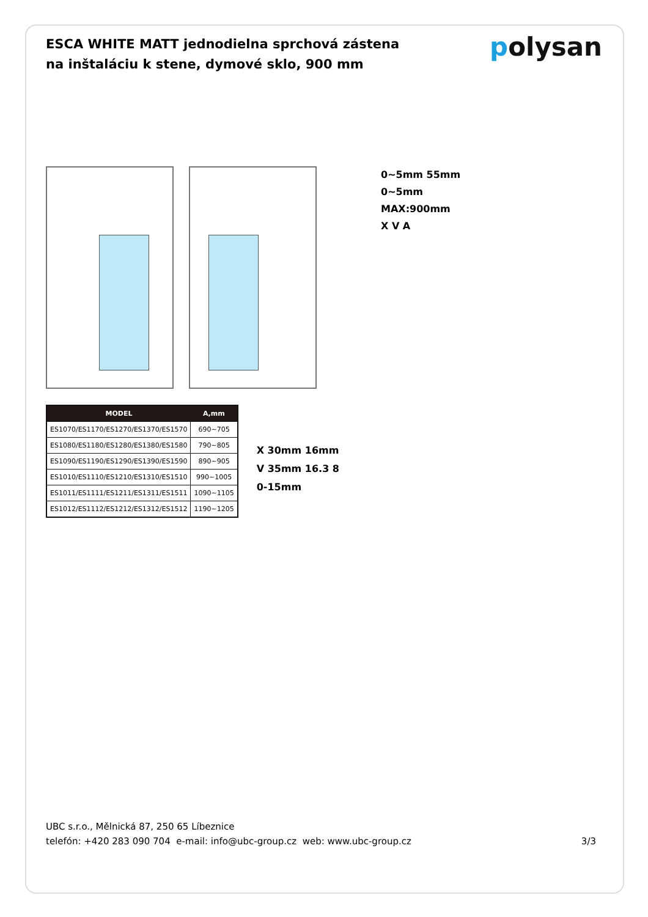ESCA WHITE MATT jednodielna sprchová zástena na inštaláciu k stene, dymové sklo, 900 mm
polysan
0~5mm 55mm
0~5mm
MAX:900mm
X V A
| MODEL | A,mm |
| --- | --- |
| ES1070/ES1170/ES1270/ES1370/ES1570 | 690~705 |
| ES1080/ES1180/ES1280/ES1380/ES1580 | 790~805 |
| ES1090/ES1190/ES1290/ES1390/ES1590 | 890~905 |
| ES1010/ES1110/ES1210/ES1310/ES1510 | 990~1005 |
| ES1011/ES1111/ES1211/ES1311/ES1511 | 1090~1105 |
| ES1012/ES1112/ES1212/ES1312/ES1512 | 1190~1205 |
X 30mm 16mm
V 35mm 16.3 8
0-15mm
UBC s.r.o., Mělnická 87, 250 65 Líbeznice
telefón: +420 283 090 704 e-mail: info@ubc-group.cz web: www.ubc-group.cz
3/3